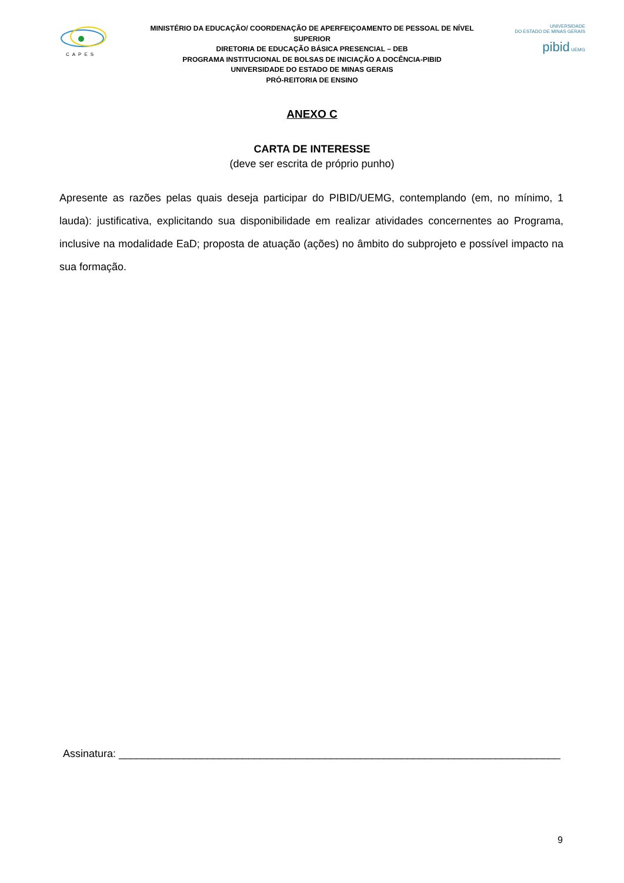CAPES
MINISTÉRIO DA EDUCAÇÃO/ COORDENAÇÃO DE APERFEIÇOAMENTO DE PESSOAL DE NÍVEL SUPERIOR
DIRETORIA DE EDUCAÇÃO BÁSICA PRESENCIAL – DEB
PROGRAMA INSTITUCIONAL DE BOLSAS DE INICIAÇÃO A DOCÊNCIA-PIBID
UNIVERSIDADE DO ESTADO DE MINAS GERAIS
PRÓ-REITORIA DE ENSINO
UNIVERSIDADE
DO ESTADO DE MINAS GERAIS
pibid UEMG
ANEXO C
CARTA DE INTERESSE
(deve ser escrita de próprio punho)
Apresente as razões pelas quais deseja participar do PIBID/UEMG, contemplando (em, no mínimo, 1 lauda): justificativa, explicitando sua disponibilidade em realizar atividades concernentes ao Programa, inclusive na modalidade EaD; proposta de atuação (ações) no âmbito do subprojeto e possível impacto na sua formação.
Assinatura: ___________________________________________________________________________
9